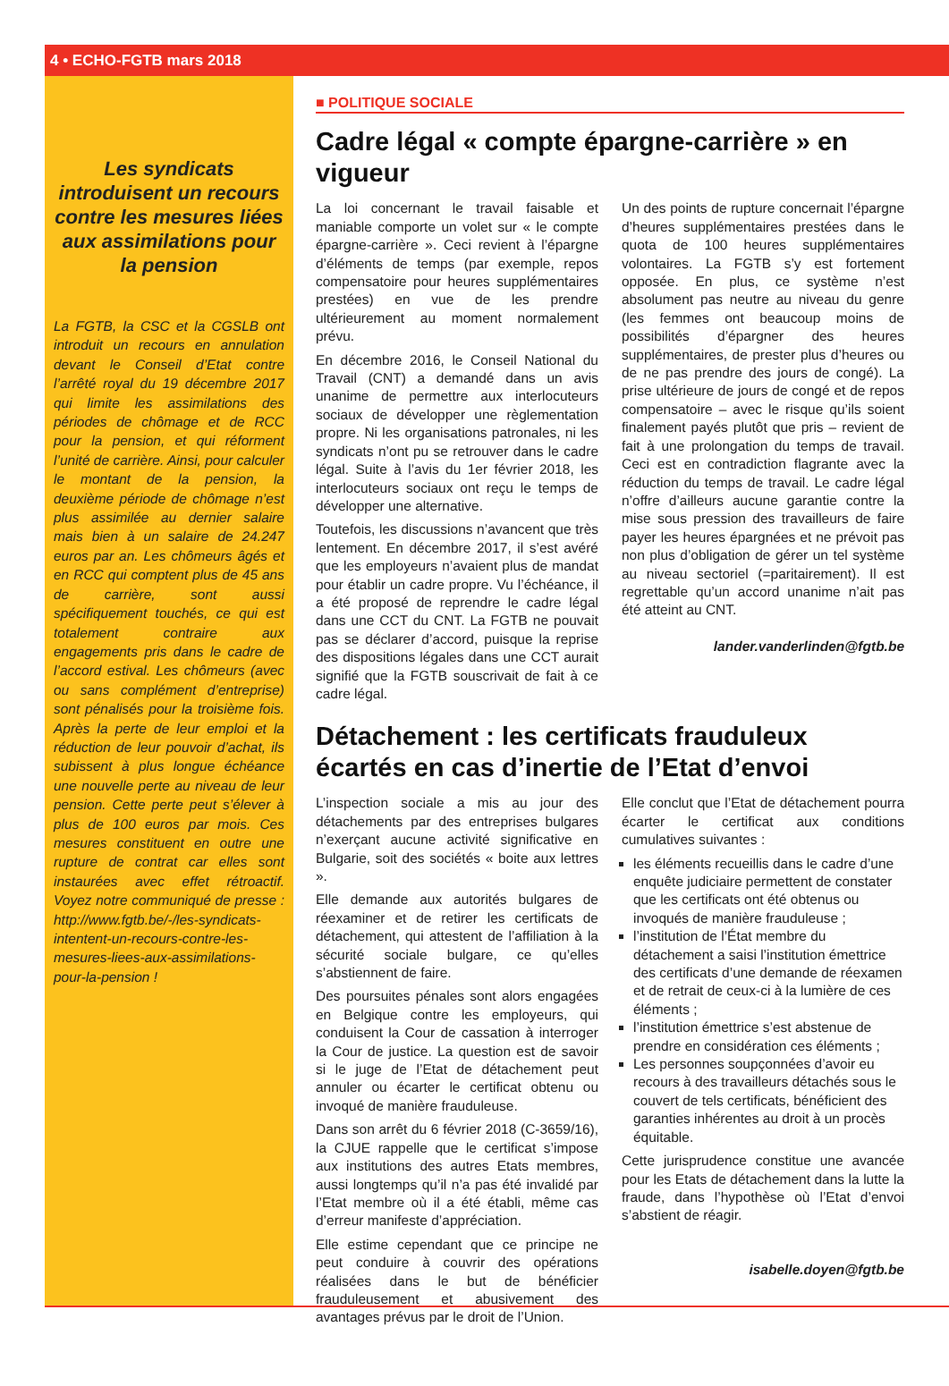4 • ECHO-FGTB mars 2018
Les syndicats introduisent un recours contre les mesures liées aux assimilations pour la pension
La FGTB, la CSC et la CGSLB ont introduit un recours en annulation devant le Conseil d’Etat contre l’arrêté royal du 19 décembre 2017 qui limite les assimilations des périodes de chômage et de RCC pour la pension, et qui réforment l’unité de carrière. Ainsi, pour calculer le montant de la pension, la deuxième période de chômage n’est plus assimilée au dernier salaire mais bien à un salaire de 24.247 euros par an. Les chômeurs âgés et en RCC qui comptent plus de 45 ans de carrière, sont aussi spécifiquement touchés, ce qui est totalement contraire aux engagements pris dans le cadre de l’accord estival. Les chômeurs (avec ou sans complément d’entreprise) sont pénalisés pour la troisième fois. Après la perte de leur emploi et la réduction de leur pouvoir d’achat, ils subissent à plus longue échéance une nouvelle perte au niveau de leur pension. Cette perte peut s’élever à plus de 100 euros par mois. Ces mesures constituent en outre une rupture de contrat car elles sont instaurées avec effet rétroactif. Voyez notre communiqué de presse : http://www.fgtb.be/-/les-syndicats-intentent-un-recours-contre-les-mesures-liees-aux-assimilations-pour-la-pension !
■ POLITIQUE SOCIALE
Cadre légal « compte épargne-carrière » en vigueur
La loi concernant le travail faisable et maniable comporte un volet sur « le compte épargne-carrière ». Ceci revient à l’épargne d’éléments de temps (par exemple, repos compensatoire pour heures supplémentaires prestées) en vue de les prendre ultérieurement au moment normalement prévu.
En décembre 2016, le Conseil National du Travail (CNT) a demandé dans un avis unanime de permettre aux interlocuteurs sociaux de développer une règlementation propre. Ni les organisations patronales, ni les syndicats n’ont pu se retrouver dans le cadre légal. Suite à l’avis du 1er février 2018, les interlocuteurs sociaux ont reçu le temps de développer une alternative.
Toutefois, les discussions n’avancent que très lentement. En décembre 2017, il s’est avéré que les employeurs n’avaient plus de mandat pour établir un cadre propre. Vu l’échéance, il a été proposé de reprendre le cadre légal dans une CCT du CNT. La FGTB ne pouvait pas se déclarer d’accord, puisque la reprise des dispositions légales dans une CCT aurait signifié que la FGTB souscrivait de fait à ce cadre légal.
Un des points de rupture concernait l’épargne d’heures supplémentaires prestées dans le quota de 100 heures supplémentaires volontaires. La FGTB s’y est fortement opposée. En plus, ce système n’est absolument pas neutre au niveau du genre (les femmes ont beaucoup moins de possibilités d’épargner des heures supplémentaires, de prester plus d’heures ou de ne pas prendre des jours de congé). La prise ultérieure de jours de congé et de repos compensatoire – avec le risque qu’ils soient finalement payés plutôt que pris – revient de fait à une prolongation du temps de travail. Ceci est en contradiction flagrante avec la réduction du temps de travail. Le cadre légal n’offre d’ailleurs aucune garantie contre la mise sous pression des travailleurs de faire payer les heures épargnées et ne prévoit pas non plus d’obligation de gérer un tel système au niveau sectoriel (=paritairement). Il est regrettable qu’un accord unanime n’ait pas été atteint au CNT.
lander.vanderlinden@fgtb.be
Détachement : les certificats frauduleux écartés en cas d’inertie de l’Etat d’envoi
L’inspection sociale a mis au jour des détachements par des entreprises bulgares n’exerçant aucune activité significative en Bulgarie, soit des sociétés « boite aux lettres ».
Elle demande aux autorités bulgares de réexaminer et de retirer les certificats de détachement, qui attestent de l’affiliation à la sécurité sociale bulgare, ce qu’elles s’abstiennent de faire.
Des poursuites pénales sont alors engagées en Belgique contre les employeurs, qui conduisent la Cour de cassation à interroger la Cour de justice. La question est de savoir si le juge de l’Etat de détachement peut annuler ou écarter le certificat obtenu ou invoqué de manière frauduleuse.
Dans son arrêt du 6 février 2018 (C-3659/16), la CJUE rappelle que le certificat s’impose aux institutions des autres Etats membres, aussi longtemps qu’il n’a pas été invalidé par l’Etat membre où il a été établi, même cas d’erreur manifeste d’appréciation.
Elle estime cependant que ce principe ne peut conduire à couvrir des opérations réalisées dans le but de bénéficier frauduleusement et abusivement des avantages prévus par le droit de l’Union.
Elle conclut que l’Etat de détachement pourra écarter le certificat aux conditions cumulatives suivantes :
les éléments recueillis dans le cadre d’une enquête judiciaire permettent de constater que les certificats ont été obtenus ou invoqués de manière frauduleuse ;
l’institution de l’État membre du détachement a saisi l’institution émettrice des certificats d’une demande de réexamen et de retrait de ceux-ci à la lumière de ces éléments ;
l’institution émettrice s’est abstenue de prendre en considération ces éléments ;
Les personnes soupçonnées d’avoir eu recours à des travailleurs détachés sous le couvert de tels certificats, bénéficient des garanties inhérentes au droit à un procès équitable.
Cette jurisprudence constitue une avancée pour les Etats de détachement dans la lutte la fraude, dans l’hypothèse où l’Etat d’envoi s’abstient de réagir.
isabelle.doyen@fgtb.be